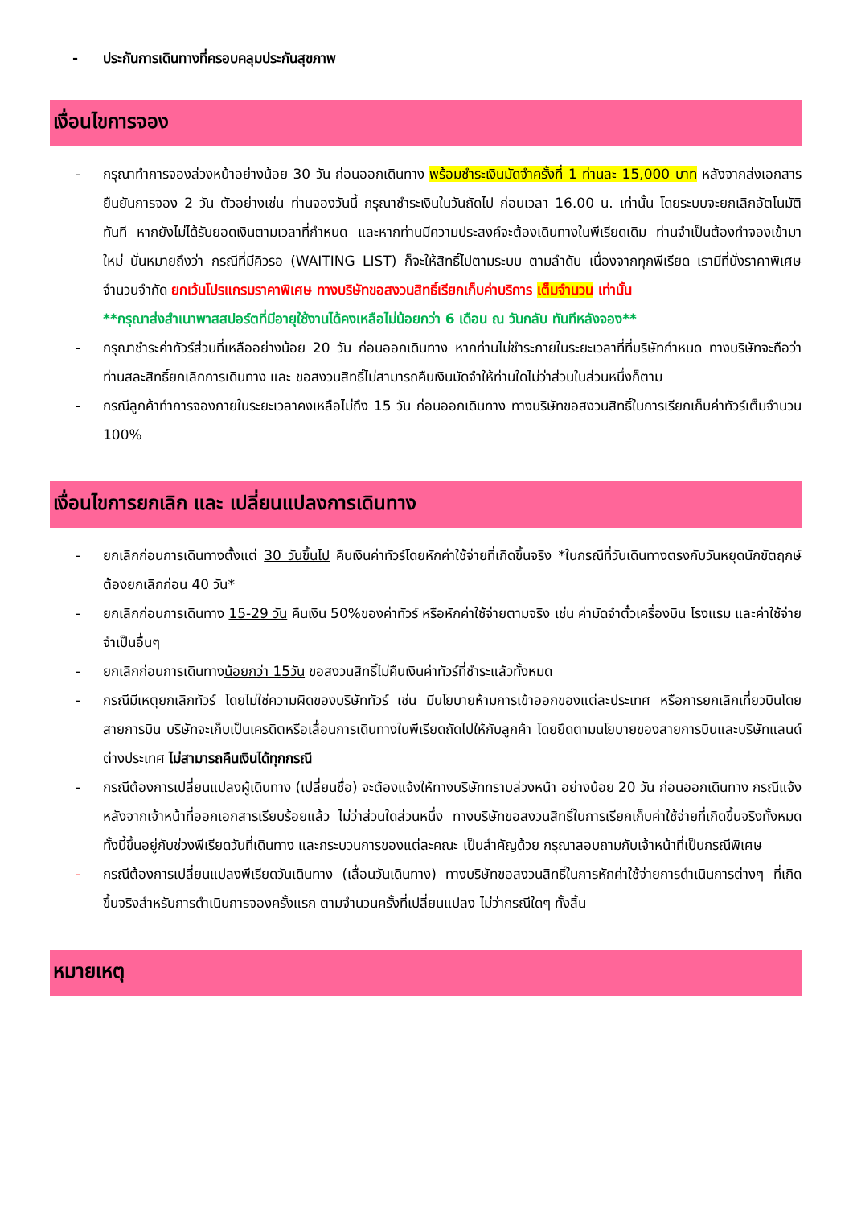- ประกันการเดินทางที่ครอบคลุมประกันสุขภาพ
เงื่อนไขการจอง
- กรุณาทำการจองล่วงหน้าอย่างน้อย 30 วัน ก่อนออกเดินทาง พร้อมชำระเงินมัดจำครั้งที่ 1 ท่านละ 15,000 บาท หลังจากส่งเอกสารยืนยันการจอง 2 วัน ตัวอย่างเช่น ท่านจองวันนี้ กรุณาชำระเงินในวันถัดไป ก่อนเวลา 16.00 น. เท่านั้น โดยระบบจะยกเลิกอัตโนมัติทันที หากยังไม่ได้รับยอดเงินตามเวลาที่กำหนด และหากท่านมีความประสงค์จะต้องเดินทางในพีเรียดเดิม ท่านจำเป็นต้องทำจองเข้ามาใหม่ นั่นหมายถึงว่า กรณีที่มีคิวรอ (WAITING LIST) ก็จะให้สิทธิ์ไปตามระบบ ตามลำดับ เนื่องจากทุกพีเรียด เรามีที่นั่งราคาพิเศษจำนวนจำกัด ยกเว้นโปรแกรมราคาพิเศษ ทางบริษัทขอสงวนสิทธิ์เรียกเก็บค่าบริการ เต็มจำนวน เท่านั้น
**กรุณาส่งสำเนาพาสสปอร์ตที่มีอายุใช้งานได้คงเหลือไม่น้อยกว่า 6 เดือน ณ วันกลับ ทันทีหลังจอง**
- กรุณาชำระค่าทัวร์ส่วนที่เหลืออย่างน้อย 20 วัน ก่อนออกเดินทาง หากท่านไม่ชำระภายในระยะเวลาที่ที่บริษัทกำหนด ทางบริษัทจะถือว่าท่านสละสิทธิ์ยกเลิกการเดินทาง และ ขอสงวนสิทธิ์ไม่สามารถคืนเงินมัดจำให้ท่านใดไม่ว่าส่วนในส่วนหนึ่งก็ตาม
- กรณีลูกค้าทำการจองภายในระยะเวลาคงเหลือไม่ถึง 15 วัน ก่อนออกเดินทาง ทางบริษัทขอสงวนสิทธิ์ในการเรียกเก็บค่าทัวร์เต็มจำนวน 100%
เงื่อนไขการยกเลิก และ เปลี่ยนแปลงการเดินทาง
- ยกเลิกก่อนการเดินทางตั้งแต่ 30 วันขึ้นไป คืนเงินค่าทัวร์โดยหักค่าใช้จ่ายที่เกิดขึ้นจริง *ในกรณีที่วันเดินทางตรงกับวันหยุดนักขัตฤกษ์ ต้องยกเลิกก่อน 40 วัน*
- ยกเลิกก่อนการเดินทาง 15-29 วัน คืนเงิน 50%ของค่าทัวร์ หรือหักค่าใช้จ่ายตามจริง เช่น ค่ามัดจำตั๋วเครื่องบิน โรงแรม และค่าใช้จ่ายจำเป็นอื่นๆ
- ยกเลิกก่อนการเดินทางน้อยกว่า 15วัน ขอสงวนสิทธิ์ไม่คืนเงินค่าทัวร์ที่ชำระแล้วทั้งหมด
- กรณีมีเหตุยกเลิกทัวร์ โดยไม่ใช่ความผิดของบริษัททัวร์ เช่น มีนโยบายห้ามการเข้าออกของแต่ละประเทศ หรือการยกเลิกเที่ยวบินโดยสายการบิน บริษัทจะเก็บเป็นเครดิตหรือเลื่อนการเดินทางในพีเรียดถัดไปให้กับลูกค้า โดยยึดตามนโยบายของสายการบินและบริษัทแลนด์ต่างประเทศ ไม่สามารถคืนเงินได้ทุกกรณี
- กรณีต้องการเปลี่ยนแปลงผู้เดินทาง (เปลี่ยนชื่อ) จะต้องแจ้งให้ทางบริษัททราบล่วงหน้า อย่างน้อย 20 วัน ก่อนออกเดินทาง กรณีแจ้งหลังจากเจ้าหน้าที่ออกเอกสารเรียบร้อยแล้ว ไม่ว่าส่วนใดส่วนหนึ่ง ทางบริษัทขอสงวนสิทธิ์ในการเรียกเก็บค่าใช้จ่ายที่เกิดขึ้นจริงทั้งหมด ทั้งนี้ขึ้นอยู่กับช่วงพีเรียดวันที่เดินทาง และกระบวนการของแต่ละคณะ เป็นสำคัญด้วย กรุณาสอบถามกับเจ้าหน้าที่เป็นกรณีพิเศษ
- กรณีต้องการเปลี่ยนแปลงพีเรียดวันเดินทาง (เลื่อนวันเดินทาง) ทางบริษัทขอสงวนสิทธิ์ในการหักค่าใช้จ่ายการดำเนินการต่างๆ ที่เกิดขึ้นจริงสำหรับการดำเนินการจองครั้งแรก ตามจำนวนครั้งที่เปลี่ยนแปลง ไม่ว่ากรณีใดๆ ทั้งสิ้น
หมายเหตุ